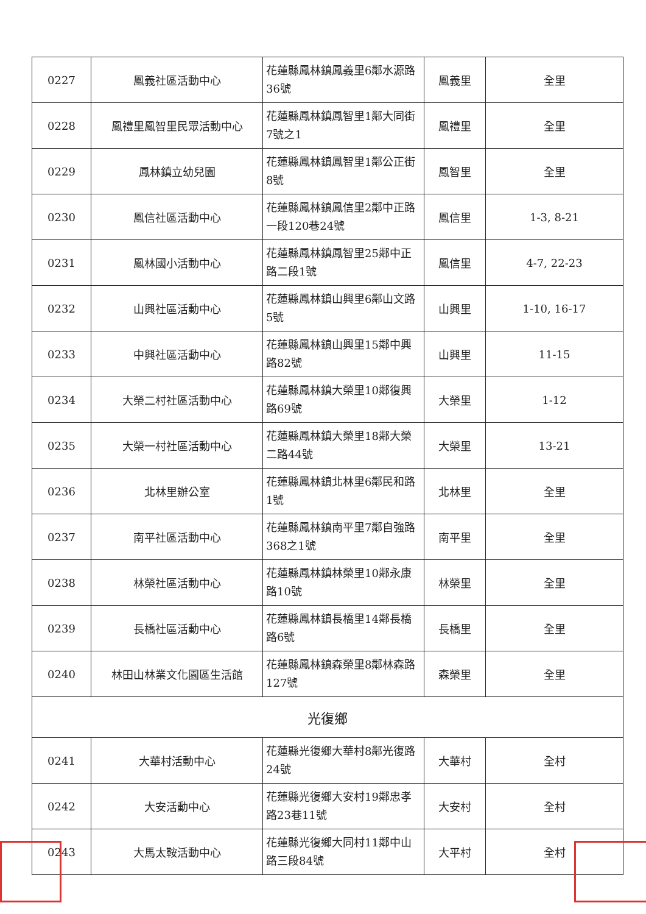| 0227 | 鳳義社區活動中心 | 花蓮縣鳳林鎮鳳義里6鄰水源路36號 | 鳳義里 | 全里 |
| 0228 | 鳳禮里鳳智里民眾活動中心 | 花蓮縣鳳林鎮鳳智里1鄰大同街7號之1 | 鳳禮里 | 全里 |
| 0229 | 鳳林鎮立幼兒園 | 花蓮縣鳳林鎮鳳智里1鄰公正街8號 | 鳳智里 | 全里 |
| 0230 | 鳳信社區活動中心 | 花蓮縣鳳林鎮鳳信里2鄰中正路一段120巷24號 | 鳳信里 | 1-3, 8-21 |
| 0231 | 鳳林國小活動中心 | 花蓮縣鳳林鎮鳳智里25鄰中正路二段1號 | 鳳信里 | 4-7, 22-23 |
| 0232 | 山興社區活動中心 | 花蓮縣鳳林鎮山興里6鄰山文路5號 | 山興里 | 1-10, 16-17 |
| 0233 | 中興社區活動中心 | 花蓮縣鳳林鎮山興里15鄰中興路82號 | 山興里 | 11-15 |
| 0234 | 大榮二村社區活動中心 | 花蓮縣鳳林鎮大榮里10鄰復興路69號 | 大榮里 | 1-12 |
| 0235 | 大榮一村社區活動中心 | 花蓮縣鳳林鎮大榮里18鄰大榮二路44號 | 大榮里 | 13-21 |
| 0236 | 北林里辦公室 | 花蓮縣鳳林鎮北林里6鄰民和路1號 | 北林里 | 全里 |
| 0237 | 南平社區活動中心 | 花蓮縣鳳林鎮南平里7鄰自強路368之1號 | 南平里 | 全里 |
| 0238 | 林榮社區活動中心 | 花蓮縣鳳林鎮林榮里10鄰永康路10號 | 林榮里 | 全里 |
| 0239 | 長橋社區活動中心 | 花蓮縣鳳林鎮長橋里14鄰長橋路6號 | 長橋里 | 全里 |
| 0240 | 林田山林業文化園區生活館 | 花蓮縣鳳林鎮森榮里8鄰林森路127號 | 森榮里 | 全里 |
| 光復鄉 | | | | |
| 0241 | 大華村活動中心 | 花蓮縣光復鄉大華村8鄰光復路24號 | 大華村 | 全村 |
| 0242 | 大安活動中心 | 花蓮縣光復鄉大安村19鄰忠孝路23巷11號 | 大安村 | 全村 |
| 0243 | 大馬太鞍活動中心 | 花蓮縣光復鄉大同村11鄰中山路三段84號 | 大平村 | 全村 |